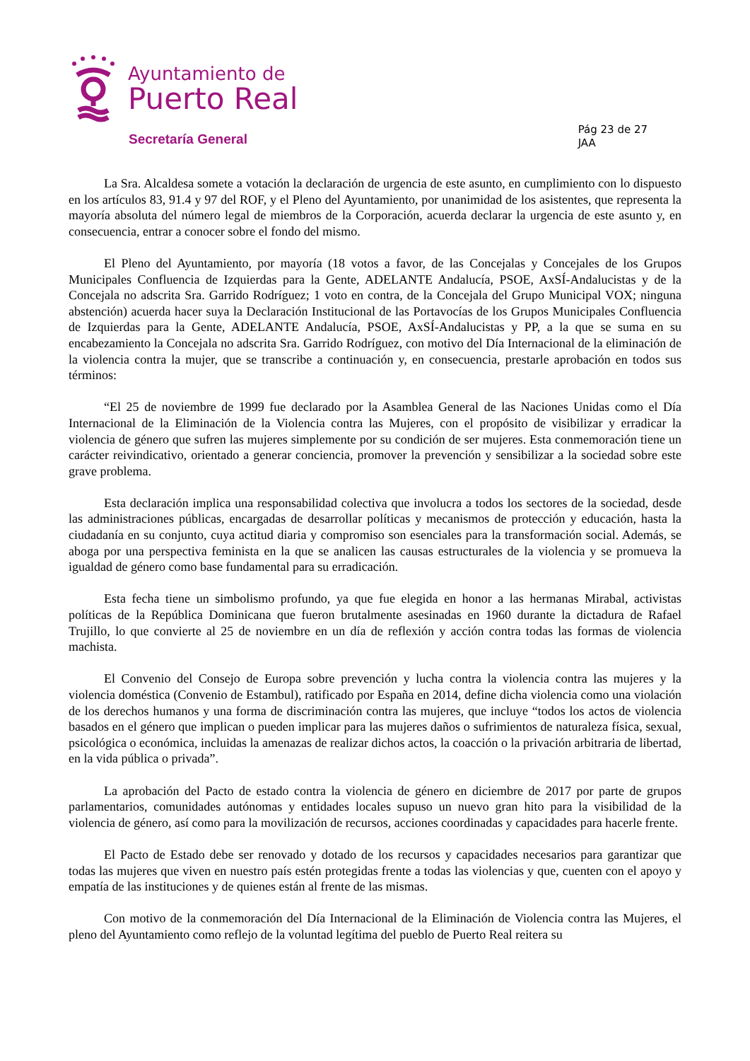Ayuntamiento de
Puerto Real
Secretaría General
Pág 23 de 27
JAA
La Sra. Alcaldesa somete a votación la declaración de urgencia de este asunto, en cumplimiento con lo dispuesto en los artículos 83, 91.4 y 97 del ROF, y el Pleno del Ayuntamiento, por unanimidad de los asistentes, que representa la mayoría absoluta del número legal de miembros de la Corporación, acuerda declarar la urgencia de este asunto y, en consecuencia, entrar a conocer sobre el fondo del mismo.
El Pleno del Ayuntamiento, por mayoría (18 votos a favor, de las Concejalas y Concejales de los Grupos Municipales Confluencia de Izquierdas para la Gente, ADELANTE Andalucía, PSOE, AxSÍ-Andalucistas y de la Concejala no adscrita Sra. Garrido Rodríguez; 1 voto en contra, de la Concejala del Grupo Municipal VOX; ninguna abstención) acuerda hacer suya la Declaración Institucional de las Portavocías de los Grupos Municipales Confluencia de Izquierdas para la Gente, ADELANTE Andalucía, PSOE, AxSÍ-Andalucistas y PP, a la que se suma en su encabezamiento la Concejala no adscrita Sra. Garrido Rodríguez, con motivo del Día Internacional de la eliminación de la violencia contra la mujer, que se transcribe a continuación y, en consecuencia, prestarle aprobación en todos sus términos:
“El 25 de noviembre de 1999 fue declarado por la Asamblea General de las Naciones Unidas como el Día Internacional de la Eliminación de la Violencia contra las Mujeres, con el propósito de visibilizar y erradicar la violencia de género que sufren las mujeres simplemente por su condición de ser mujeres. Esta conmemoración tiene un carácter reivindicativo, orientado a generar conciencia, promover la prevención y sensibilizar a la sociedad sobre este grave problema.
Esta declaración implica una responsabilidad colectiva que involucra a todos los sectores de la sociedad, desde las administraciones públicas, encargadas de desarrollar políticas y mecanismos de protección y educación, hasta la ciudadanía en su conjunto, cuya actitud diaria y compromiso son esenciales para la transformación social. Además, se aboga por una perspectiva feminista en la que se analicen las causas estructurales de la violencia y se promueva la igualdad de género como base fundamental para su erradicación.
Esta fecha tiene un simbolismo profundo, ya que fue elegida en honor a las hermanas Mirabal, activistas políticas de la República Dominicana que fueron brutalmente asesinadas en 1960 durante la dictadura de Rafael Trujillo, lo que convierte al 25 de noviembre en un día de reflexión y acción contra todas las formas de violencia machista.
El Convenio del Consejo de Europa sobre prevención y lucha contra la violencia contra las mujeres y la violencia doméstica (Convenio de Estambul), ratificado por España en 2014, define dicha violencia como una violación de los derechos humanos y una forma de discriminación contra las mujeres, que incluye “todos los actos de violencia basados en el género que implican o pueden implicar para las mujeres daños o sufrimientos de naturaleza física, sexual, psicológica o económica, incluidas la amenazas de realizar dichos actos, la coacción o la privación arbitraria de libertad, en la vida pública o privada”.
La aprobación del Pacto de estado contra la violencia de género en diciembre de 2017 por parte de grupos parlamentarios, comunidades autónomas y entidades locales supuso un nuevo gran hito para la visibilidad de la violencia de género, así como para la movilización de recursos, acciones coordinadas y capacidades para hacerle frente.
El Pacto de Estado debe ser renovado y dotado de los recursos y capacidades necesarios para garantizar que todas las mujeres que viven en nuestro país estén protegidas frente a todas las violencias y que, cuenten con el apoyo y empatía de las instituciones y de quienes están al frente de las mismas.
Con motivo de la conmemoración del Día Internacional de la Eliminación de Violencia contra las Mujeres, el pleno del Ayuntamiento como reflejo de la voluntad legítima del pueblo de Puerto Real reitera su